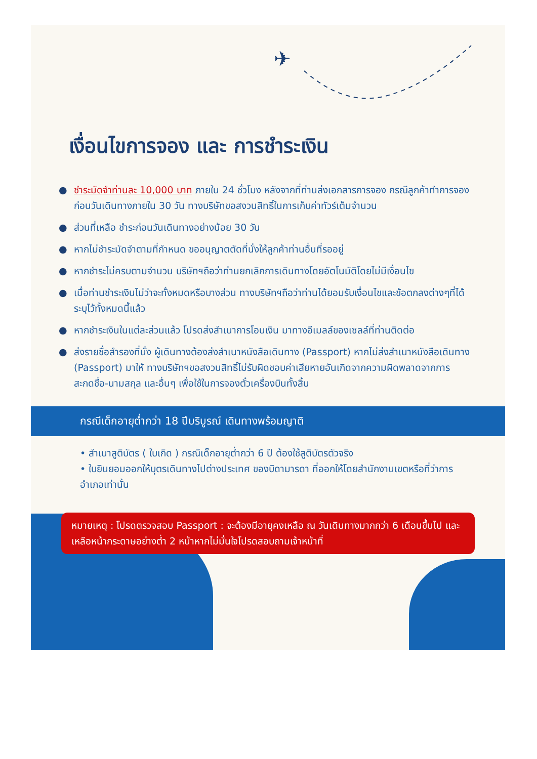✈
เงื่อนไขการจอง และ การชำระเงิน
● ชำระมัดจำท่านละ 10,000 บาท ภายใน 24 ชั่วโมง หลังจากที่ท่านส่งเอกสารการจอง กรณีลูกค้าทำการจองก่อนวันเดินทางภายใน 30 วัน ทางบริษัทขอสงวนสิทธิ์ในการเก็บค่าทัวร์เต็มจำนวน
● ส่วนที่เหลือ ชำระก่อนวันเดินทางอย่างน้อย 30 วัน
● หากไม่ชำระมัดจำตามที่กำหนด ขออนุญาตตัดที่นั่งให้ลูกค้าท่านอื่นที่รออยู่
● หากชำระไม่ครบตามจำนวน บริษัทฯถือว่าท่านยกเลิกการเดินทางโดยอัตโนมัติโดยไม่มีเงื่อนไข
● เมื่อท่านชำระเงินไม่ว่าจะทั้งหมดหรือบางส่วน ทางบริษัทฯถือว่าท่านได้ยอมรับเงื่อนไขและข้อตกลงต่างๆที่ได้ระบุไว้ทั้งหมดนี้แล้ว
● หากชำระเงินในแต่ละส่วนแล้ว โปรดส่งสำเนาการโอนเงิน มาทางอีเมลล์ของเซลล์ที่ท่านติดต่อ
● ส่งรายชื่อสำรองที่นั่ง ผู้เดินทางต้องส่งสำเนาหนังสือเดินทาง (Passport) หากไม่ส่งสำเนาหนังสือเดินทาง (Passport) มาให้ ทางบริษัทฯขอสงวนสิทธิ์ไม่รับผิดชอบค่าเสียหายอันเกิดจากความผิดพลาดจากการสะกดชื่อ-นามสกุล และอื่นๆ เพื่อใช้ในการจองตั๋วเครื่องบินทั้งสิ้น
กรณีเด็กอายุต่ำกว่า 18 ปีบริบูรณ์ เดินทางพร้อมญาติ
• สำเนาสูติบัตร ( ใบเกิด ) กรณีเด็กอายุต่ำกว่า 6 ปี ต้องใช้สูติบัตรตัวจริง
• ใบยินยอมออกให้บุตรเดินทางไปต่างประเทศ ของบิดามารดา ที่ออกให้โดยสำนักงานเขตหรือที่ว่าการอำเภอเท่านั้น
หมายเหตุ : โปรดตรวจสอบ Passport : จะต้องมีอายุคงเหลือ ณ วันเดินทางมากกว่า 6 เดือนขึ้นไป และเหลือหน้ากระดาษอย่างต่ำ 2 หน้าหากไม่มั่นใจโปรดสอบถามเจ้าหน้าที่